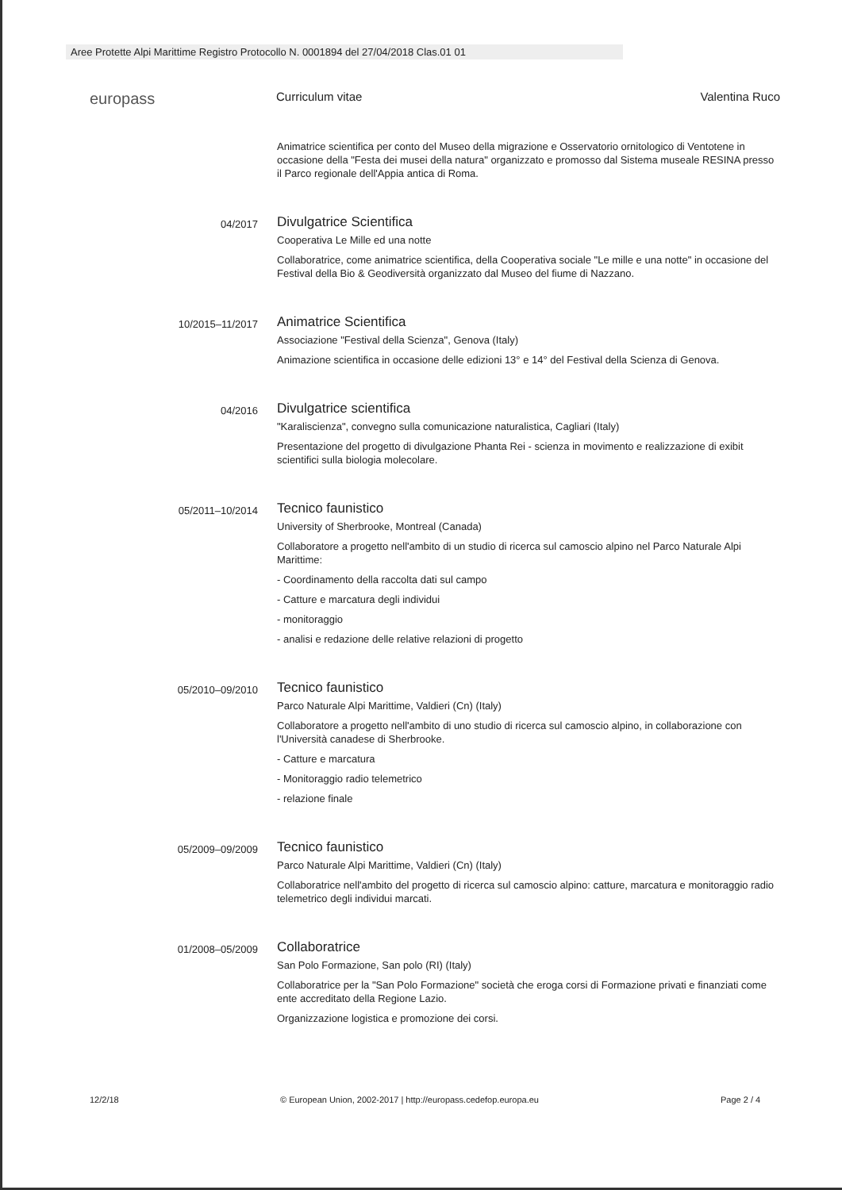Aree Protette Alpi Marittime Registro Protocollo N. 0001894 del 27/04/2018 Clas.01 01
europass
Curriculum vitae Valentina Ruco
Animatrice scientifica per conto del Museo della migrazione e Osservatorio ornitologico di Ventotene in occasione della "Festa dei musei della natura" organizzato e promosso dal Sistema museale RESINA presso il Parco regionale dell'Appia antica di Roma.
04/2017
Divulgatrice Scientifica
Cooperativa Le Mille ed una notte
Collaboratrice, come animatrice scientifica, della Cooperativa sociale "Le mille e una notte" in occasione del Festival della Bio & Geodiversità organizzato dal Museo del fiume di Nazzano.
10/2015–11/2017
Animatrice Scientifica
Associazione "Festival della Scienza", Genova (Italy)
Animazione scientifica in occasione delle edizioni 13° e 14° del Festival della Scienza di Genova.
04/2016
Divulgatrice scientifica
"Karaliscienza", convegno sulla comunicazione naturalistica, Cagliari (Italy)
Presentazione del progetto di divulgazione Phanta Rei - scienza in movimento e realizzazione di exibit scientifici sulla biologia molecolare.
05/2011–10/2014
Tecnico faunistico
University of Sherbrooke, Montreal (Canada)
Collaboratore a progetto nell'ambito di un studio di ricerca sul camoscio alpino nel Parco Naturale Alpi Marittime:
- Coordinamento della raccolta dati sul campo
- Catture e marcatura degli individui
- monitoraggio
- analisi e redazione delle relative relazioni di progetto
05/2010–09/2010
Tecnico faunistico
Parco Naturale Alpi Marittime, Valdieri (Cn) (Italy)
Collaboratore a progetto nell'ambito di uno studio di ricerca sul camoscio alpino, in collaborazione con l'Università canadese di Sherbrooke.
- Catture e marcatura
- Monitoraggio radio telemetrico
- relazione finale
05/2009–09/2009
Tecnico faunistico
Parco Naturale Alpi Marittime, Valdieri (Cn) (Italy)
Collaboratrice nell'ambito del progetto di ricerca sul camoscio alpino: catture, marcatura e monitoraggio radio telemetrico degli individui marcati.
01/2008–05/2009
Collaboratrice
San Polo Formazione, San polo (RI) (Italy)
Collaboratrice per la "San Polo Formazione" società che eroga corsi di Formazione privati e finanziati come ente accreditato della Regione Lazio.
Organizzazione logistica e promozione dei corsi.
12/2/18 © European Union, 2002-2017 | http://europass.cedefop.europa.eu Page 2 / 4